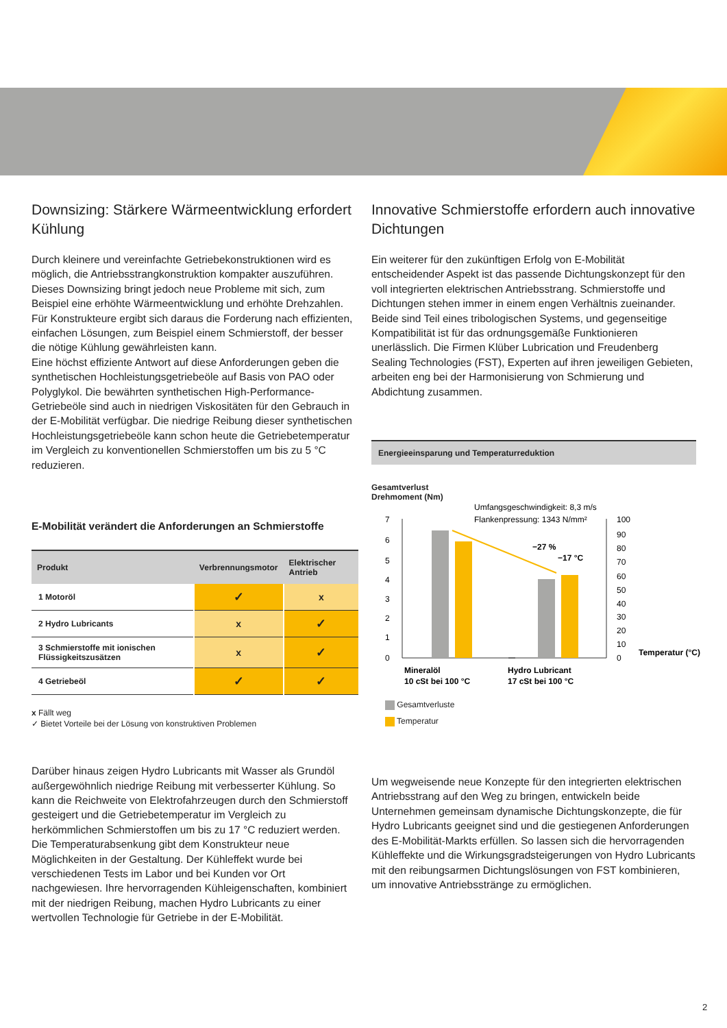Downsizing: Stärkere Wärmeentwicklung erfordert Kühlung
Durch kleinere und vereinfachte Getriebekonstruktionen wird es möglich, die Antriebsstrangkonstruktion kompakter auszuführen. Dieses Downsizing bringt jedoch neue Probleme mit sich, zum Beispiel eine erhöhte Wärmeentwicklung und erhöhte Drehzahlen. Für Konstrukteure ergibt sich daraus die Forderung nach effizienten, einfachen Lösungen, zum Beispiel einem Schmierstoff, der besser die nötige Kühlung gewährleisten kann.
Eine höchst effiziente Antwort auf diese Anforderungen geben die synthetischen Hochleistungsgetriebeöle auf Basis von PAO oder Polyglykol. Die bewährten synthetischen High-Performance-Getriebeöle sind auch in niedrigen Viskositäten für den Gebrauch in der E-Mobilität verfügbar. Die niedrige Reibung dieser synthetischen Hochleistungsgetriebeöle kann schon heute die Getriebetemperatur im Vergleich zu konventionellen Schmierstoffen um bis zu 5 °C reduzieren.
E-Mobilität verändert die Anforderungen an Schmierstoffe
| Produkt | Verbrennungsmotor | Elektrischer Antrieb |
| --- | --- | --- |
| 1 Motoröl | ✓ | x |
| 2 Hydro Lubricants | x | ✓ |
| 3 Schmierstoffe mit ionischen Flüssigkeitszusätzen | x | ✓ |
| 4 Getriebeöl | ✓ | ✓ |
x Fällt weg
✓ Bietet Vorteile bei der Lösung von konstruktiven Problemen
Darüber hinaus zeigen Hydro Lubricants mit Wasser als Grundöl außergewöhnlich niedrige Reibung mit verbesserter Kühlung. So kann die Reichweite von Elektrofahrzeugen durch den Schmierstoff gesteigert und die Getriebetemperatur im Vergleich zu herkömmlichen Schmierstoffen um bis zu 17 °C reduziert werden. Die Temperaturabsenkung gibt dem Konstrukteur neue Möglichkeiten in der Gestaltung. Der Kühleffekt wurde bei verschiedenen Tests im Labor und bei Kunden vor Ort nachgewiesen. Ihre hervorragenden Kühleigenschaften, kombiniert mit der niedrigen Reibung, machen Hydro Lubricants zu einer wertvollen Technologie für Getriebe in der E-Mobilität.
Innovative Schmierstoffe erfordern auch innovative Dichtungen
Ein weiterer für den zukünftigen Erfolg von E-Mobilität entscheidender Aspekt ist das passende Dichtungskonzept für den voll integrierten elektrischen Antriebsstrang. Schmierstoffe und Dichtungen stehen immer in einem engen Verhältnis zueinander. Beide sind Teil eines tribologischen Systems, und gegenseitige Kompatibilität ist für das ordnungsgemäße Funktionieren unerlässlich. Die Firmen Klüber Lubrication und Freudenberg Sealing Technologies (FST), Experten auf ihren jeweiligen Gebieten, arbeiten eng bei der Harmonisierung von Schmierung und Abdichtung zusammen.
Energieeinsparung und Temperaturreduktion
Gesamtverlust
Drehmoment (Nm)
Umfangsgeschwindigkeit: 8,3 m/s
Flankenpressung: 1343 N/mm²
7
6
5
4
3
2
1
0
100
90
80
70
60
50
40
30
20
10
0
−27 %
−17 °C
Temperatur (°C)
Mineralöl
10 cSt bei 100 °C
Hydro Lubricant
17 cSt bei 100 °C
Gesamtverluste
Temperatur
Um wegweisende neue Konzepte für den integrierten elektrischen Antriebsstrang auf den Weg zu bringen, entwickeln beide Unternehmen gemeinsam dynamische Dichtungskonzepte, die für Hydro Lubricants geeignet sind und die gestiegenen Anforderungen des E-Mobilität-Markts erfüllen. So lassen sich die hervorragenden Kühleffekte und die Wirkungsgradsteigerungen von Hydro Lubricants mit den reibungsarmen Dichtungslösungen von FST kombinieren, um innovative Antriebsstränge zu ermöglichen.
2